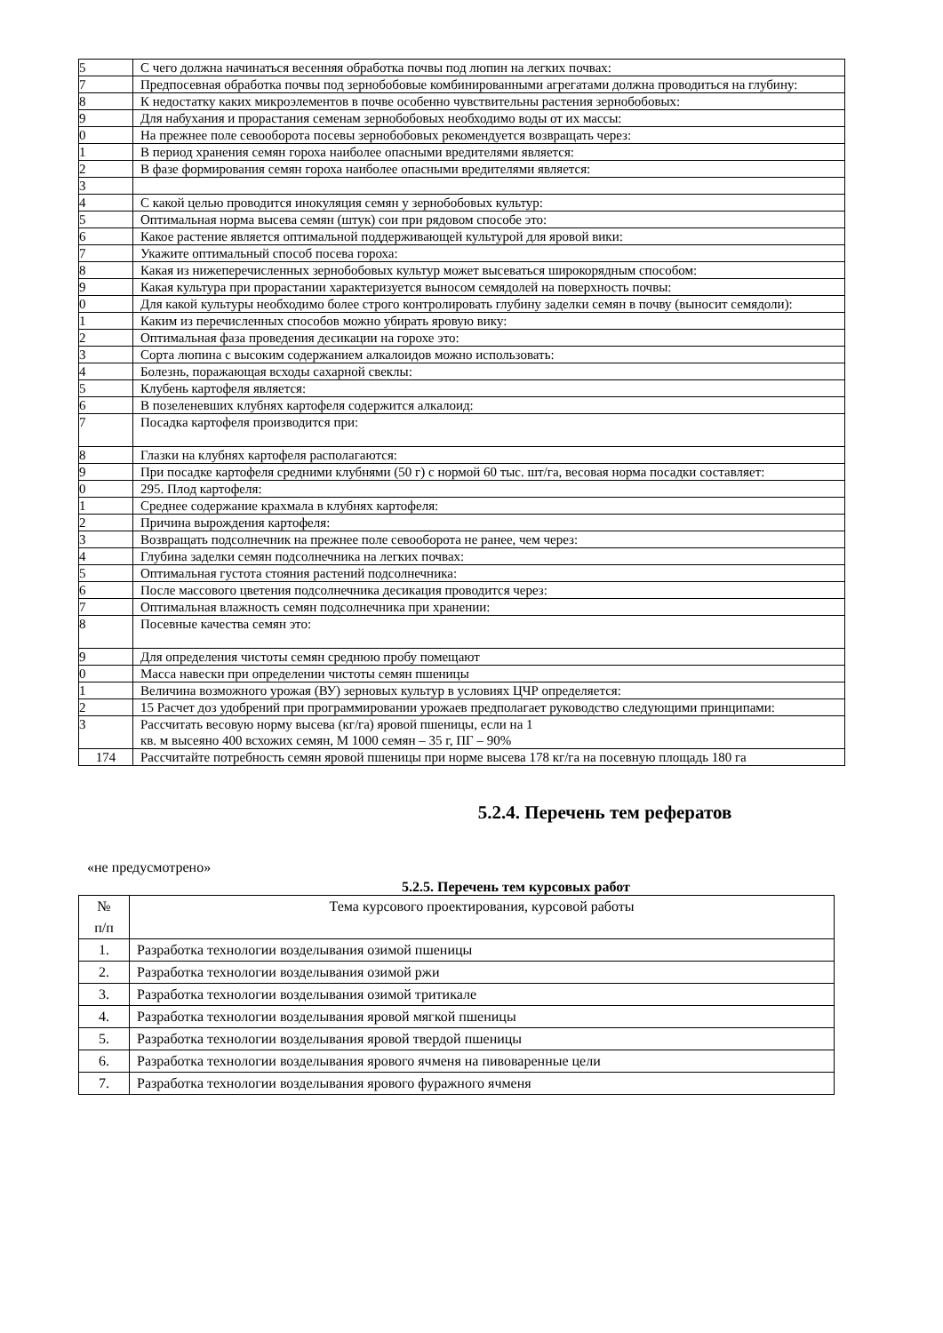| 5 | С чего должна начинаться весенняя обработка почвы под люпин на легких почвах: |
| 7 | Предпосевная обработка почвы под зернобобовые комбинированными агрегатами должна проводиться на глубину: |
| 8 | К недостатку каких микроэлементов в почве особенно чувствительны растения зернобобовых: |
| 9 | Для набухания и прорастания семенам зернобобовых необходимо воды от их массы: |
| 0 | На прежнее поле севооборота посевы зернобобовых рекомендуется возвращать через: |
| 1 | В период хранения семян гороха наиболее опасными вредителями является: |
| 2 | В фазе формирования семян гороха наиболее опасными вредителями является: |
| 3 | |
| 4 | С какой целью проводится инокуляция семян у зернобобовых культур: |
| 5 | Оптимальная норма высева семян (штук) сои при рядовом способе это: |
| 6 | Какое растение является оптимальной поддерживающей культурой для яровой вики: |
| 7 | Укажите оптимальный способ посева гороха: |
| 8 | Какая из нижеперечисленных зернобобовых культур может высеваться широкорядным способом: |
| 9 | Какая культура при прорастании характеризуется выносом семядолей на поверхность почвы: |
| 0 | Для какой культуры необходимо более строго контролировать глубину заделки семян в почву (выносит семядоли): |
| 1 | Каким из перечисленных способов можно убирать яровую вику: |
| 2 | Оптимальная фаза проведения десикации на горохе это: |
| 3 | Сорта люпина с высоким содержанием алкалоидов можно использовать: |
| 4 | Болезнь, поражающая всходы сахарной свеклы: |
| 5 | Клубень картофеля является: |
| 6 | В позеленевших клубнях картофеля содержится алкалоид: |
| 7 | Посадка картофеля производится при: |
| 8 | Глазки на клубнях картофеля располагаются: |
| 9 | При посадке картофеля средними клубнями (50 г) с нормой 60 тыс. шт/га, весовая норма посадки составляет: |
| 0 | 295. Плод картофеля: |
| 1 | Среднее содержание крахмала в клубнях картофеля: |
| 2 | Причина вырождения картофеля: |
| 3 | Возвращать подсолнечник на прежнее поле севооборота не ранее, чем через: |
| 4 | Глубина заделки семян подсолнечника на легких почвах: |
| 5 | Оптимальная густота стояния растений подсолнечника: |
| 6 | После массового цветения подсолнечника десикация проводится через: |
| 7 | Оптимальная влажность семян подсолнечника при хранении: |
| 8 | Посевные качества семян это: |
| 9 | Для определения чистоты семян среднюю пробу помещают |
| 0 | Масса навески при определении чистоты семян пшеницы |
| 1 | Величина возможного урожая (ВУ) зерновых культур в условиях ЦЧР определяется: |
| 2 | 15 Расчет доз удобрений при программировании урожаев предполагает руководство следующими принципами: |
| 3 | Рассчитать весовую норму высева (кг/га) яровой пшеницы, если на 1 кв. м высеяно 400 всхожих семян, М 1000 семян – 35 г, ПГ – 90% |
| 174 | Рассчитайте потребность семян яровой пшеницы при норме высева 178 кг/га на посевную площадь 180 га |
5.2.4. Перечень тем рефератов
«не предусмотрено»
5.2.5. Перечень тем курсовых работ
| № п/п | Тема курсового проектирования, курсовой работы |
| --- | --- |
| 1. | Разработка технологии возделывания озимой пшеницы |
| 2. | Разработка технологии возделывания озимой ржи |
| 3. | Разработка технологии возделывания озимой тритикале |
| 4. | Разработка технологии возделывания яровой мягкой пшеницы |
| 5. | Разработка технологии возделывания яровой твердой пшеницы |
| 6. | Разработка технологии возделывания ярового ячменя на пивоваренные цели |
| 7. | Разработка технологии возделывания ярового фуражного ячменя |